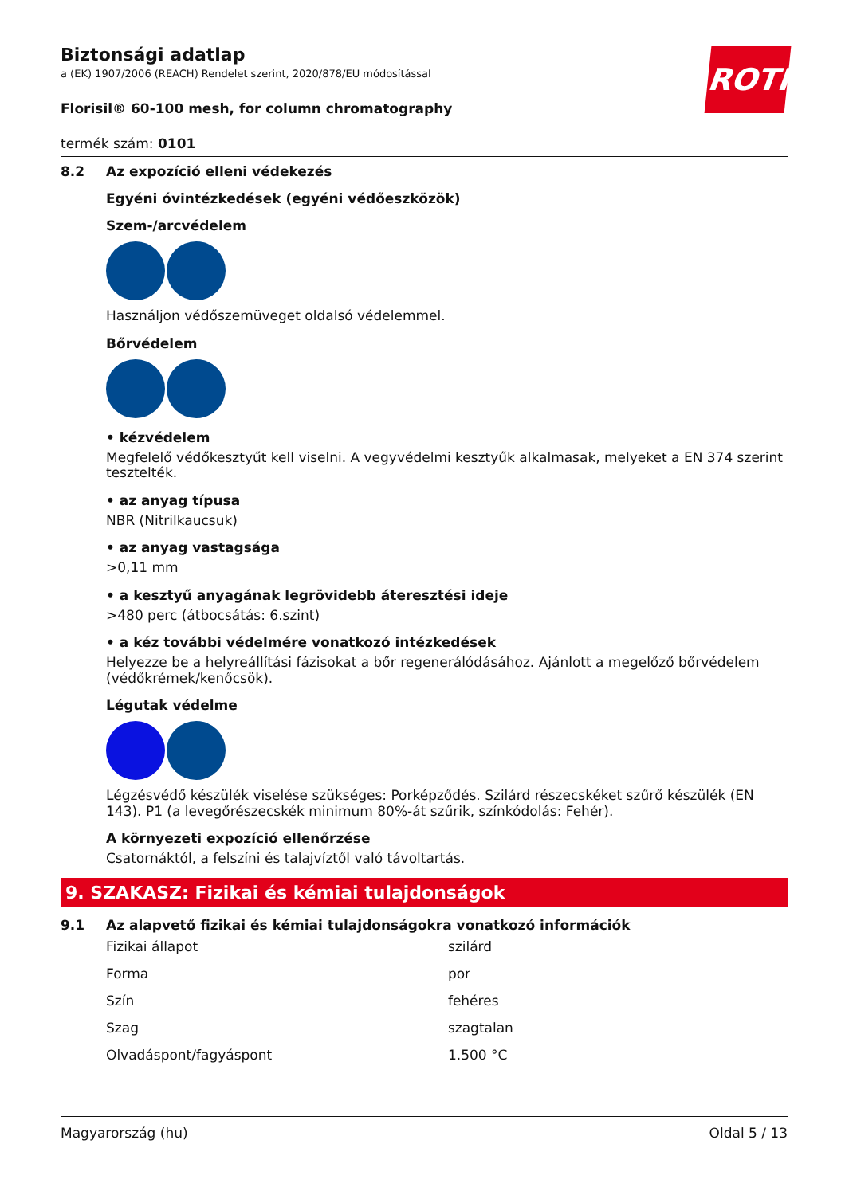ROTH
Biztonsági adatlap
a (EK) 1907/2006 (REACH) Rendelet szerint, 2020/878/EU módosítással
Florisil® 60-100 mesh, for column chromatography
termék szám: 0101
8.2 Az expozíció elleni védekezés
Egyéni óvintézkedések (egyéni védőeszközök)
Szem-/arcvédelem
Használjon védőszemüveget oldalsó védelemmel.
Bőrvédelem
• kézvédelem
Megfelelő védőkesztyűt kell viselni. A vegyvédelmi kesztyűk alkalmasak, melyeket a EN 374 szerint tesztelték.
• az anyag típusa
NBR (Nitrilkaucsuk)
• az anyag vastagsága
>0,11 mm
• a kesztyű anyagának legrövidebb áteresztési ideje
>480 perc (átbocsátás: 6.szint)
• a kéz további védelmére vonatkozó intézkedések
Helyezze be a helyreállítási fázisokat a bőr regenerálódásához. Ajánlott a megelőző bőrvédelem (védőkrémek/kenőcsök).
Légutak védelme
Légzésvédő készülék viselése szükséges: Porképződés. Szilárd részecskéket szűrő készülék (EN 143). P1 (a levegőrészecskék minimum 80%-át szűrik, színkódolás: Fehér).
A környezeti expozíció ellenőrzése
Csatornáktól, a felszíni és talajvíztől való távoltartás.
9. SZAKASZ: Fizikai és kémiai tulajdonságok
9.1 Az alapvető fizikai és kémiai tulajdonságokra vonatkozó információk
| Fizikai állapot | szilárd |
| Forma | por |
| Szín | fehéres |
| Szag | szagtalan |
| Olvadáspont/fagyáspont | 1.500 °C |
Magyarország (hu) Oldal 5 / 13